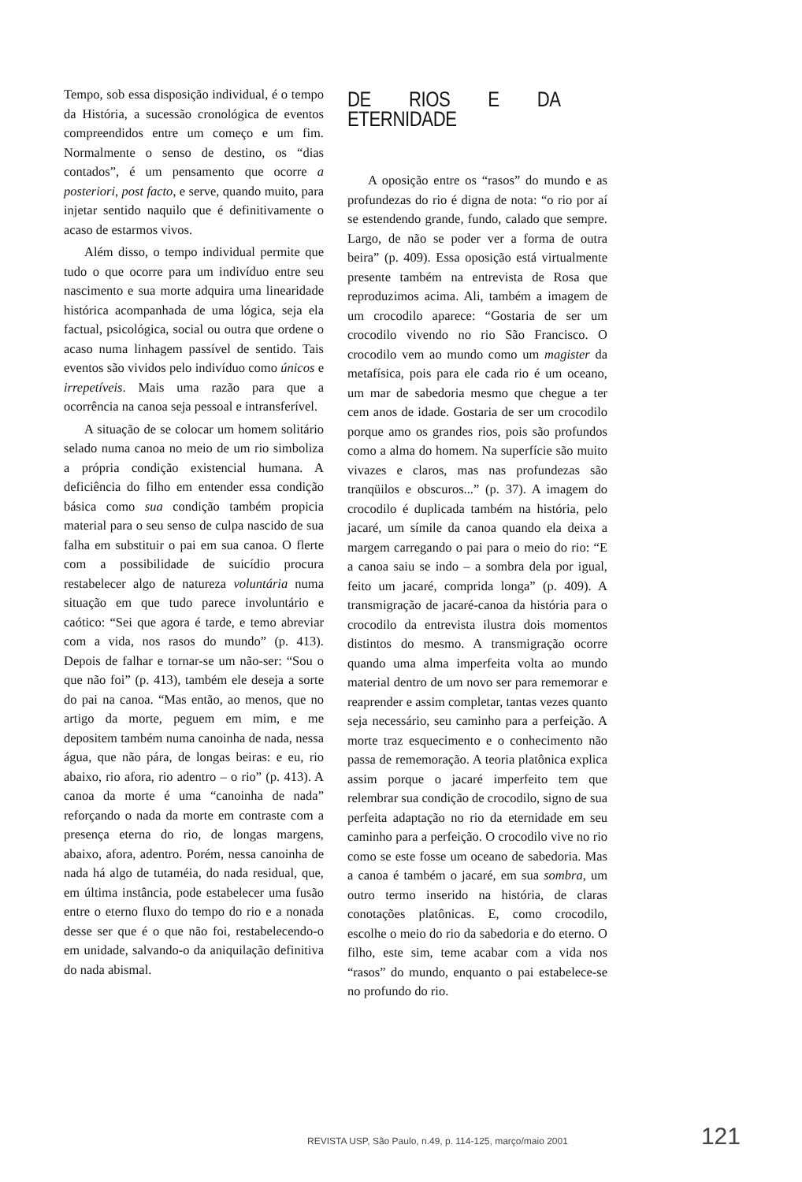Tempo, sob essa disposição individual, é o tempo da História, a sucessão cronológica de eventos compreendidos entre um começo e um fim. Normalmente o senso de destino, os “dias contados”, é um pensamento que ocorre a posteriori, post facto, e serve, quando muito, para injetar sentido naquilo que é definitivamente o acaso de estarmos vivos.
Além disso, o tempo individual permite que tudo o que ocorre para um indivíduo entre seu nascimento e sua morte adquira uma linearidade histórica acompanhada de uma lógica, seja ela factual, psicológica, social ou outra que ordene o acaso numa linhagem passível de sentido. Tais eventos são vividos pelo indivíduo como únicos e irrepetíveis. Mais uma razão para que a ocorrência na canoa seja pessoal e intransferível.
A situação de se colocar um homem solitário selado numa canoa no meio de um rio simboliza a própria condição existencial humana. A deficiência do filho em entender essa condição básica como sua condição também propicia material para o seu senso de culpa nascido de sua falha em substituir o pai em sua canoa. O flerte com a possibilidade de suicídio procura restabelecer algo de natureza voluntária numa situação em que tudo parece involuntário e caótico: “Sei que agora é tarde, e temo abreviar com a vida, nos rasos do mundo” (p. 413). Depois de falhar e tornar-se um não-ser: “Sou o que não foi” (p. 413), também ele deseja a sorte do pai na canoa. “Mas então, ao menos, que no artigo da morte, peguem em mim, e me depositem também numa canoinha de nada, nessa água, que não pára, de longas beiras: e eu, rio abaixo, rio afora, rio adentro – o rio” (p. 413). A canoa da morte é uma “canoinha de nada” reforçando o nada da morte em contraste com a presença eterna do rio, de longas margens, abaixo, afora, adentro. Porém, nessa canoinha de nada há algo de tutaméia, do nada residual, que, em última instância, pode estabelecer uma fusão entre o eterno fluxo do tempo do rio e a nonada desse ser que é o que não foi, restabelecendo-o em unidade, salvando-o da aniquilação definitiva do nada abismal.
DE RIOS E DA ETERNIDADE
A oposição entre os “rasos” do mundo e as profundezas do rio é digna de nota: “o rio por aí se estendendo grande, fundo, calado que sempre. Largo, de não se poder ver a forma de outra beira” (p. 409). Essa oposição está virtualmente presente também na entrevista de Rosa que reproduzimos acima. Ali, também a imagem de um crocodilo aparece: “Gostaria de ser um crocodilo vivendo no rio São Francisco. O crocodilo vem ao mundo como um magister da metafísica, pois para ele cada rio é um oceano, um mar de sabedoria mesmo que chegue a ter cem anos de idade. Gostaria de ser um crocodilo porque amo os grandes rios, pois são profundos como a alma do homem. Na superfície são muito vivazes e claros, mas nas profundezas são tranqüilos e obscuros...” (p. 37). A imagem do crocodilo é duplicada também na história, pelo jacaré, um símile da canoa quando ela deixa a margem carregando o pai para o meio do rio: “E a canoa saiu se indo – a sombra dela por igual, feito um jacaré, comprida longa” (p. 409). A transmigração de jacaré-canoa da história para o crocodilo da entrevista ilustra dois momentos distintos do mesmo. A transmigração ocorre quando uma alma imperfeita volta ao mundo material dentro de um novo ser para rememorar e reaprender e assim completar, tantas vezes quanto seja necessário, seu caminho para a perfeição. A morte traz esquecimento e o conhecimento não passa de rememoração. A teoria platônica explica assim porque o jacaré imperfeito tem que relembrar sua condição de crocodilo, signo de sua perfeita adaptação no rio da eternidade em seu caminho para a perfeição. O crocodilo vive no rio como se este fosse um oceano de sabedoria. Mas a canoa é também o jacaré, em sua sombra, um outro termo inserido na história, de claras conotações platônicas. E, como crocodilo, escolhe o meio do rio da sabedoria e do eterno. O filho, este sim, teme acabar com a vida nos “rasos” do mundo, enquanto o pai estabelece-se no profundo do rio.
REVISTA USP, São Paulo, n.49, p. 114-125, março/maio 2001 121